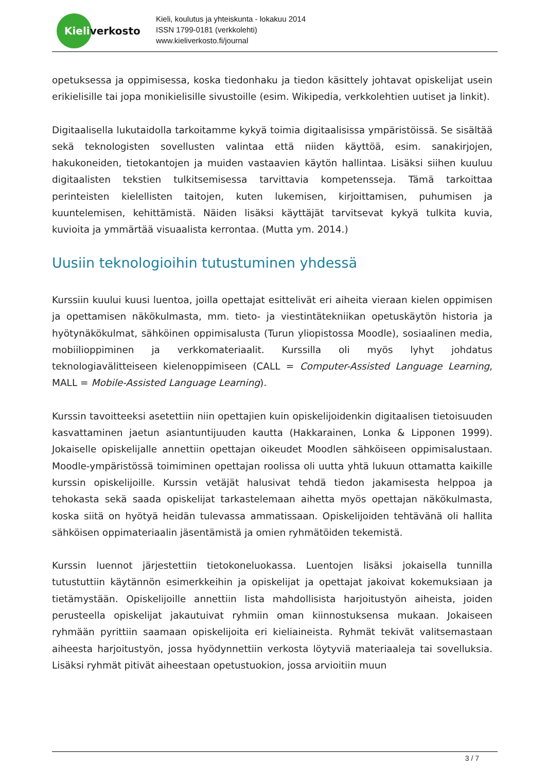Kieliverkosto
Kieli, koulutus ja yhteiskunta - lokakuu 2014
ISSN 1799-0181 (verkkolehti)
www.kieliverkosto.fi/journal
opetuksessa ja oppimisessa, koska tiedonhaku ja tiedon käsittely johtavat opiskelijat usein erikielisille tai jopa monikielisille sivustoille (esim. Wikipedia, verkkolehtien uutiset ja linkit).
Digitaalisella lukutaidolla tarkoitamme kykyä toimia digitaalisissa ympäristöissä. Se sisältää sekä teknologisten sovellusten valintaa että niiden käyttöä, esim. sanakirjojen, hakukoneiden, tietokantojen ja muiden vastaavien käytön hallintaa. Lisäksi siihen kuuluu digitaalisten tekstien tulkitsemisessa tarvittavia kompetensseja. Tämä tarkoittaa perinteisten kielellisten taitojen, kuten lukemisen, kirjoittamisen, puhumisen ja kuuntelemisen, kehittämistä. Näiden lisäksi käyttäjät tarvitsevat kykyä tulkita kuvia, kuvioita ja ymmärtää visuaalista kerrontaa. (Mutta ym. 2014.)
Uusiin teknologioihin tutustuminen yhdessä
Kurssiin kuului kuusi luentoa, joilla opettajat esittelivät eri aiheita vieraan kielen oppimisen ja opettamisen näkökulmasta, mm. tieto- ja viestintätekniikan opetuskäytön historia ja hyötynäkökulmat, sähköinen oppimisalusta (Turun yliopistossa Moodle), sosiaalinen media, mobiilioppiminen ja verkkomateriaalit. Kurssilla oli myös lyhyt johdatus teknologiavälitteiseen kielenoppimiseen (CALL = Computer-Assisted Language Learning, MALL = Mobile-Assisted Language Learning).
Kurssin tavoitteeksi asetettiin niin opettajien kuin opiskelijoidenkin digitaalisen tietoisuuden kasvattaminen jaetun asiantuntijuuden kautta (Hakkarainen, Lonka & Lipponen 1999). Jokaiselle opiskelijalle annettiin opettajan oikeudet Moodlen sähköiseen oppimisalustaan. Moodle-ympäristössä toimiminen opettajan roolissa oli uutta yhtä lukuun ottamatta kaikille kurssin opiskelijoille. Kurssin vetäjät halusivat tehdä tiedon jakamisesta helppoa ja tehokasta sekä saada opiskelijat tarkastelemaan aihetta myös opettajan näkökulmasta, koska siitä on hyötyä heidän tulevassa ammatissaan. Opiskelijoiden tehtävänä oli hallita sähköisen oppimateriaalin jäsentämistä ja omien ryhmätöiden tekemistä.
Kurssin luennot järjestettiin tietokoneluokassa. Luentojen lisäksi jokaisella tunnilla tutustuttiin käytännön esimerkkeihin ja opiskelijat ja opettajat jakoivat kokemuksiaan ja tietämystään. Opiskelijoille annettiin lista mahdollisista harjoitustyön aiheista, joiden perusteella opiskelijat jakautuivat ryhmiin oman kiinnostuksensa mukaan. Jokaiseen ryhmään pyrittiin saamaan opiskelijoita eri kieliaineista. Ryhmät tekivät valitsemastaan aiheesta harjoitustyön, jossa hyödynnettiin verkosta löytyviä materiaaleja tai sovelluksia. Lisäksi ryhmät pitivät aiheestaan opetustuokion, jossa arvioitiin muun
3 / 7